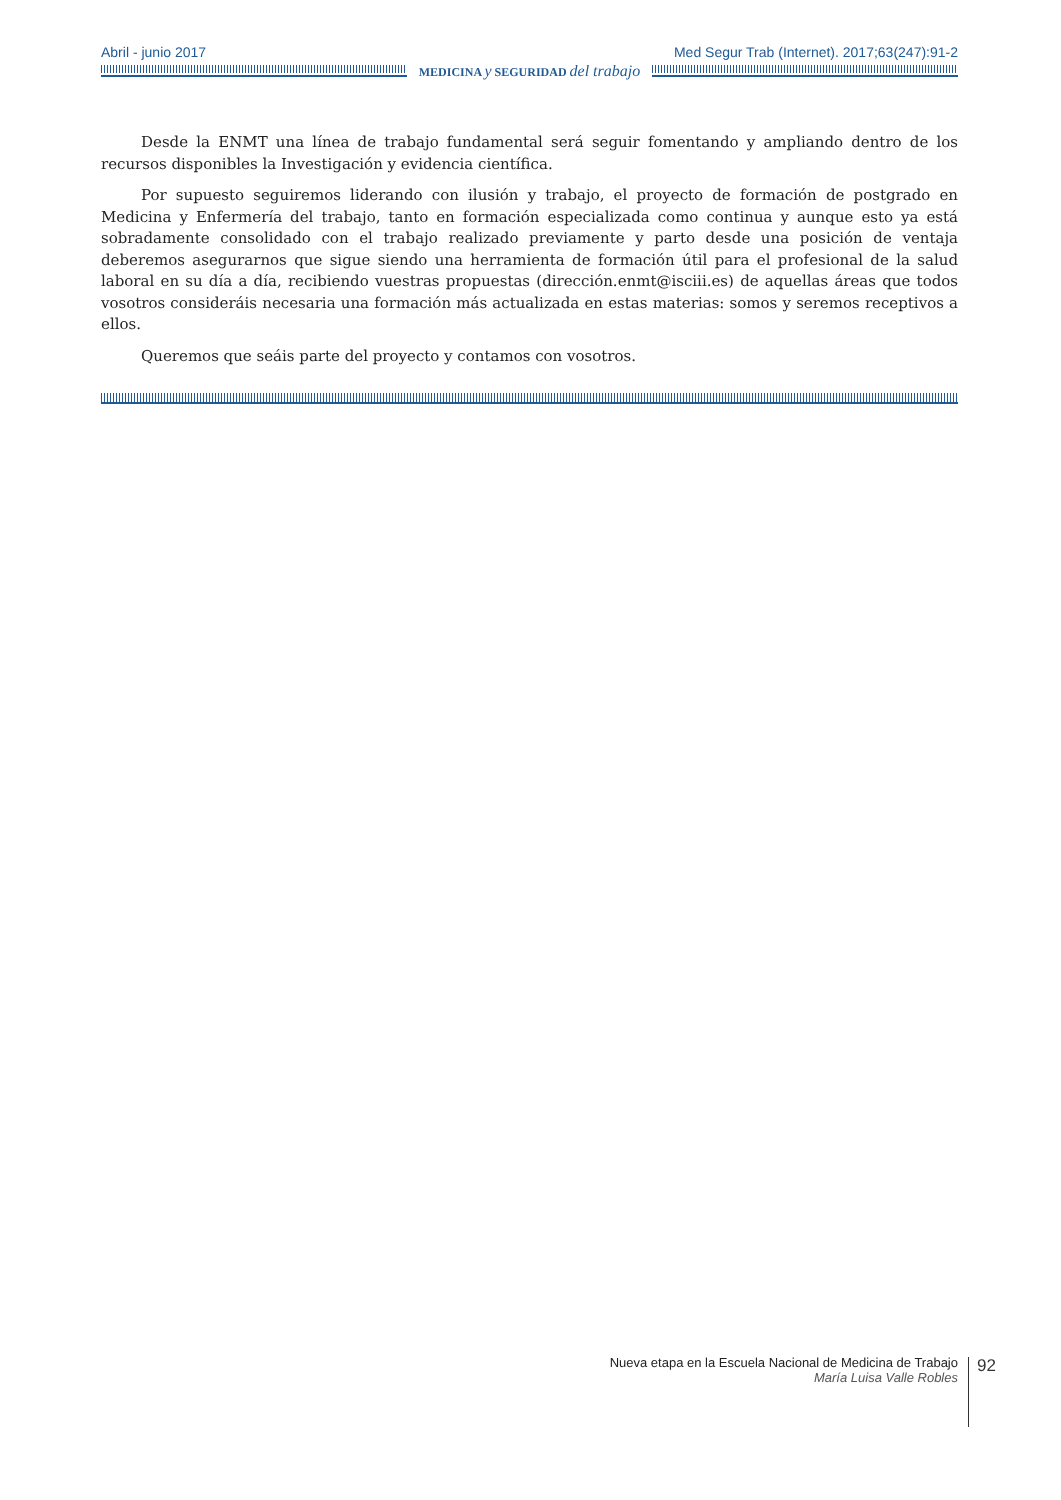Abril - junio 2017 Med Segur Trab (Internet). 2017;63(247):91-2
MEDICINA y SEGURIDAD del trabajo
Desde la ENMT una línea de trabajo fundamental será seguir fomentando y ampliando dentro de los recursos disponibles la Investigación y evidencia científica.
Por supuesto seguiremos liderando con ilusión y trabajo, el proyecto de formación de postgrado en Medicina y Enfermería del trabajo, tanto en formación especializada como continua y aunque esto ya está sobradamente consolidado con el trabajo realizado previamente y parto desde una posición de ventaja deberemos asegurarnos que sigue siendo una herramienta de formación útil para el profesional de la salud laboral en su día a día, recibiendo vuestras propuestas (dirección.enmt@isciii.es) de aquellas áreas que todos vosotros consideráis necesaria una formación más actualizada en estas materias: somos y seremos receptivos a ellos.
Queremos que seáis parte del proyecto y contamos con vosotros.
Nueva etapa en la Escuela Nacional de Medicina de Trabajo
María Luisa Valle Robles
92